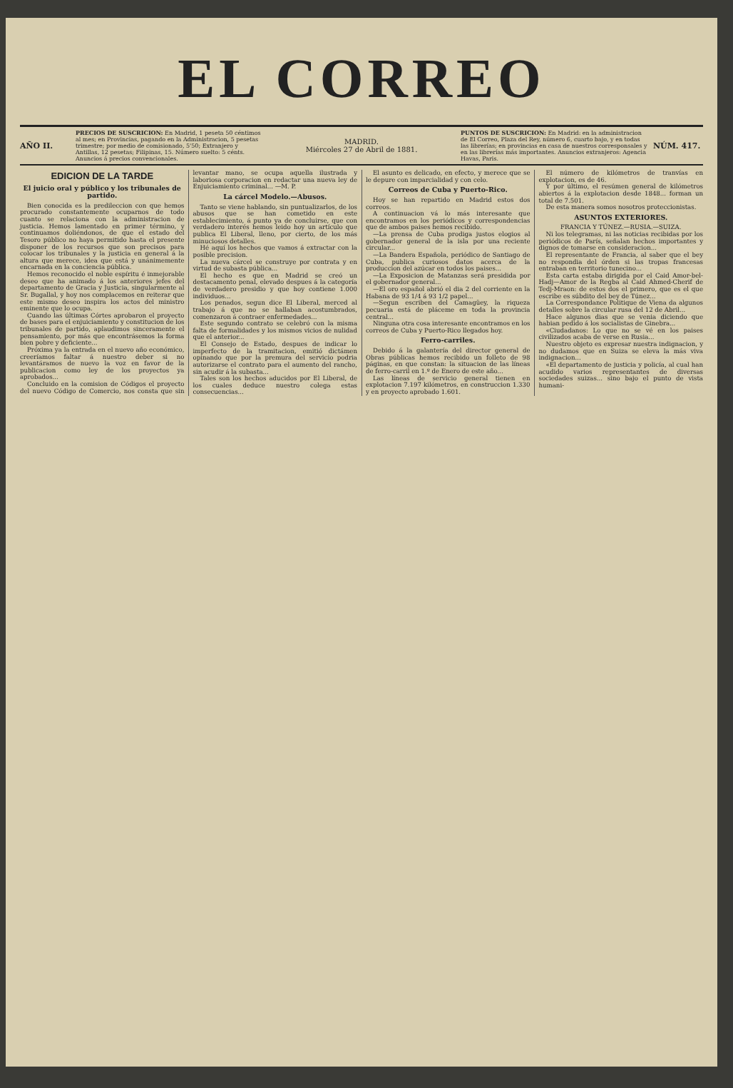EL CORREO
AÑO II.
PRECIOS DE SUSCRICION: En Madrid, 1 peseta 50 céntimos al mes; en Provincias, pagando en la Administracion, 5 pesetas trimestre; por medio de comisionado, 5'50; Extranjero y Antillas, 12 pesetas; Filipinas, 15. Número suelto: 5 cénts. Anuncios á precios convencionales.
MADRID.
Miércoles 27 de Abril de 1881.
PUNTOS DE SUSCRICION: En Madrid: en la administracion de El Correo, Plaza del Rey, número 6, cuarto bajo, y en todas las librerías; en provincias en casa de nuestros corresponsales y en las librerías más importantes. Anuncios extranjeros: Agencia Havas, Paris.
NÚM. 417.
EDICION DE LA TARDE
El juicio oral y público y los tribunales de partido.
Bien conocida es la predileccion con que hemos procurado constantemente ocuparnos de todo cuanto se relaciona con la administracion de justicia. Hemos lamentado en primer término, y continuamos doliéndonos, de que el estado del Tesoro público no haya permitido hasta el presente disponer de los recursos que son precisos para colocar los tribunales y la justicia en general á la altura que merece, idea que está y unánimemente encarnada en la conciencia pública.
Hemos reconocido el noble espíritu é inmejorable deseo que ha animado á los anteriores jefes del departamento de Gracia y Justicia, singularmente al Sr. Bugallal, y hoy nos complacemos en reiterar que este mismo deseo inspira los actos del ministro eminente que lo ocupa.
Cuando las últimas Córtes aprobaron el proyecto de bases para el enjuiciamiento y constitucion de los tribunales de partido, aplaudimos sinceramente el pensamiento, por más que encontrásemos la forma bien pobre y deficiente...
Próxima ya la entrada en el nuevo año económico, creeríamos faltar á nuestro deber si no levantáramos de nuevo la voz en favor de la publicacion como ley de los proyectos ya aprobados...
Concluido en la comision de Códigos el proyecto del nuevo Código de Comercio, nos consta que sin levantar mano, se ocupa aquella ilustrada y laboriosa corporacion en redactar una nueva ley de Enjuiciamiento criminal... —M. P.
La cárcel Modelo.—Abusos.
Tanto se viene hablando, sin puntualizarlos, de los abusos que se han cometido en este establecimiento, á punto ya de concluirse, que con verdadero interés hemos leido hoy un artículo que publica El Liberal, lleno, por cierto, de los más minuciosos detalles.
Hé aquí los hechos que vamos á extractar con la posible precision.
La nueva cárcel se construye por contrata y en virtud de subasta pública...
El hecho es que en Madrid se creó un destacamento penal, elevado despues á la categoría de verdadero presidio y que hoy contiene 1.000 individuos...
Los penados, segun dice El Liberal, merced al trabajo á que no se hallaban acostumbrados, comenzaron á contraer enfermedades...
Este segundo contrato se celebró con la misma falta de formalidades y los mismos vicios de nulidad que el anterior...
El Consejo de Estado, despues de indicar lo imperfecto de la tramitacion, emitió dictámen opinando que por la premura del servicio podria autorizarse el contrato para el aumento del rancho, sin acudir á la subasta...
Tales son los hechos aducidos por El Liberal, de los cuales deduce nuestro colega estas consecuencias...
El asunto es delicado, en efecto, y merece que se le depure con imparcialidad y con celo.
Correos de Cuba y Puerto-Rico.
Hoy se han repartido en Madrid estos dos correos.
A continuacion vá lo más interesante que encontramos en los periódicos y correspondencias que de ambos paises hemos recibido.
—La prensa de Cuba prodiga justos elogios al gobernador general de la isla por una reciente circular...
—La Bandera Española, periódico de Santiago de Cuba, publica curiosos datos acerca de la produccion del azúcar en todos los paises...
—La Exposicion de Matanzas será presidida por el gobernador general...
—El oro español abrió el dia 2 del corriente en la Habana de 93 1/4 á 93 1/2 papel...
—Segun escriben del Camagüey, la riqueza pecuaria está de pláceme en toda la provincia central...
Ninguna otra cosa interesante encontramos en los correos de Cuba y Puerto-Rico llegados hoy.
Ferro-carriles.
Debido á la galantería del director general de Obras públicas hemos recibido un folleto de 98 páginas, en que constan: la situacion de las líneas de ferro-carril en 1.º de Enero de este año...
Las líneas de servicio general tienen en explotacion 7.197 kilómetros, en construccion 1.330 y en proyecto aprobado 1.601.
El número de kilómetros de tranvías en explotacion, es de 46.
Y por último, el resúmen general de kilómetros abiertos á la explotacion desde 1848... forman un total de 7.501.
De esta manera somos nosotros proteccionistas.
ASUNTOS EXTERIORES.
FRANCIA Y TÚNEZ.—RUSIA.—SUIZA.
Ni los telegramas, ni las noticias recibidas por los periódicos de París, señalan hechos importantes y dignos de tomarse en consideracion...
El representante de Francia, al saber que el bey no respondia del órden si las tropas francesas entraban en territorio tunecino...
Esta carta estaba dirigida por el Caid Amor-bel-Hadj—Amor de la Regba al Caid Ahmed-Cherif de Tedj-Mraon: de estos dos el primero, que es el que escribe es súbdito del bey de Túnez...
La Correspondance Politique de Viena da algunos detalles sobre la circular rusa del 12 de Abril...
Hace algunos dias que se venia diciendo que habian pedido á los socialistas de Ginebra...
«Ciudadanos: Lo que no se vé en los paises civilizados acaba de verse en Rusia...
Nuestro objeto es expresar nuestra indignacion, y no dudamos que en Suiza se eleva la más viva indignacion...
«El departamento de justicia y policía, al cual han acudido varios representantes de diversas sociedades suizas... sino bajo el punto de vista humani-